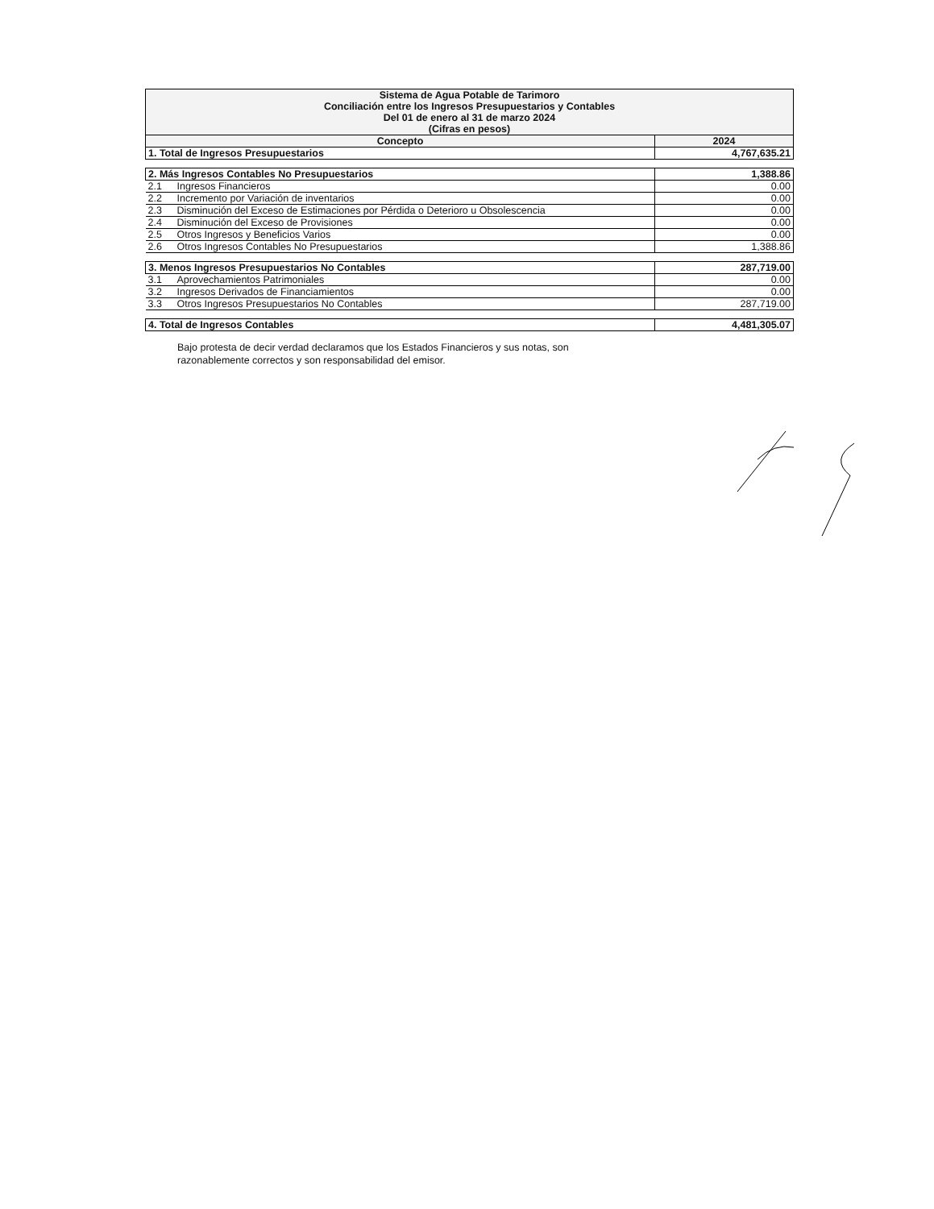| Sistema de Agua Potable de Tarimoro Conciliación entre los Ingresos Presupuestarios y Contables Del 01 de enero al 31 de marzo 2024 (Cifras en pesos) | | |
| --- | --- | --- |
| Concepto | | 2024 |
| 1. Total de Ingresos Presupuestarios | | 4,767,635.21 |
| 2. Más Ingresos Contables No Presupuestarios | | 1,388.86 |
| 2.1 | Ingresos Financieros | 0.00 |
| 2.2 | Incremento por Variación de inventarios | 0.00 |
| 2.3 | Disminución del Exceso de Estimaciones por Pérdida o Deterioro u Obsolescencia | 0.00 |
| 2.4 | Disminución del Exceso de Provisiones | 0.00 |
| 2.5 | Otros Ingresos y Beneficios Varios | 0.00 |
| 2.6 | Otros Ingresos Contables No Presupuestarios | 1,388.86 |
| 3. Menos Ingresos Presupuestarios No Contables | | 287,719.00 |
| 3.1 | Aprovechamientos Patrimoniales | 0.00 |
| 3.2 | Ingresos Derivados de Financiamientos | 0.00 |
| 3.3 | Otros Ingresos Presupuestarios No Contables | 287,719.00 |
| 4. Total de Ingresos Contables | | 4,481,305.07 |
Bajo protesta de decir verdad declaramos que los Estados Financieros y sus notas, son razonablemente correctos y son responsabilidad del emisor.